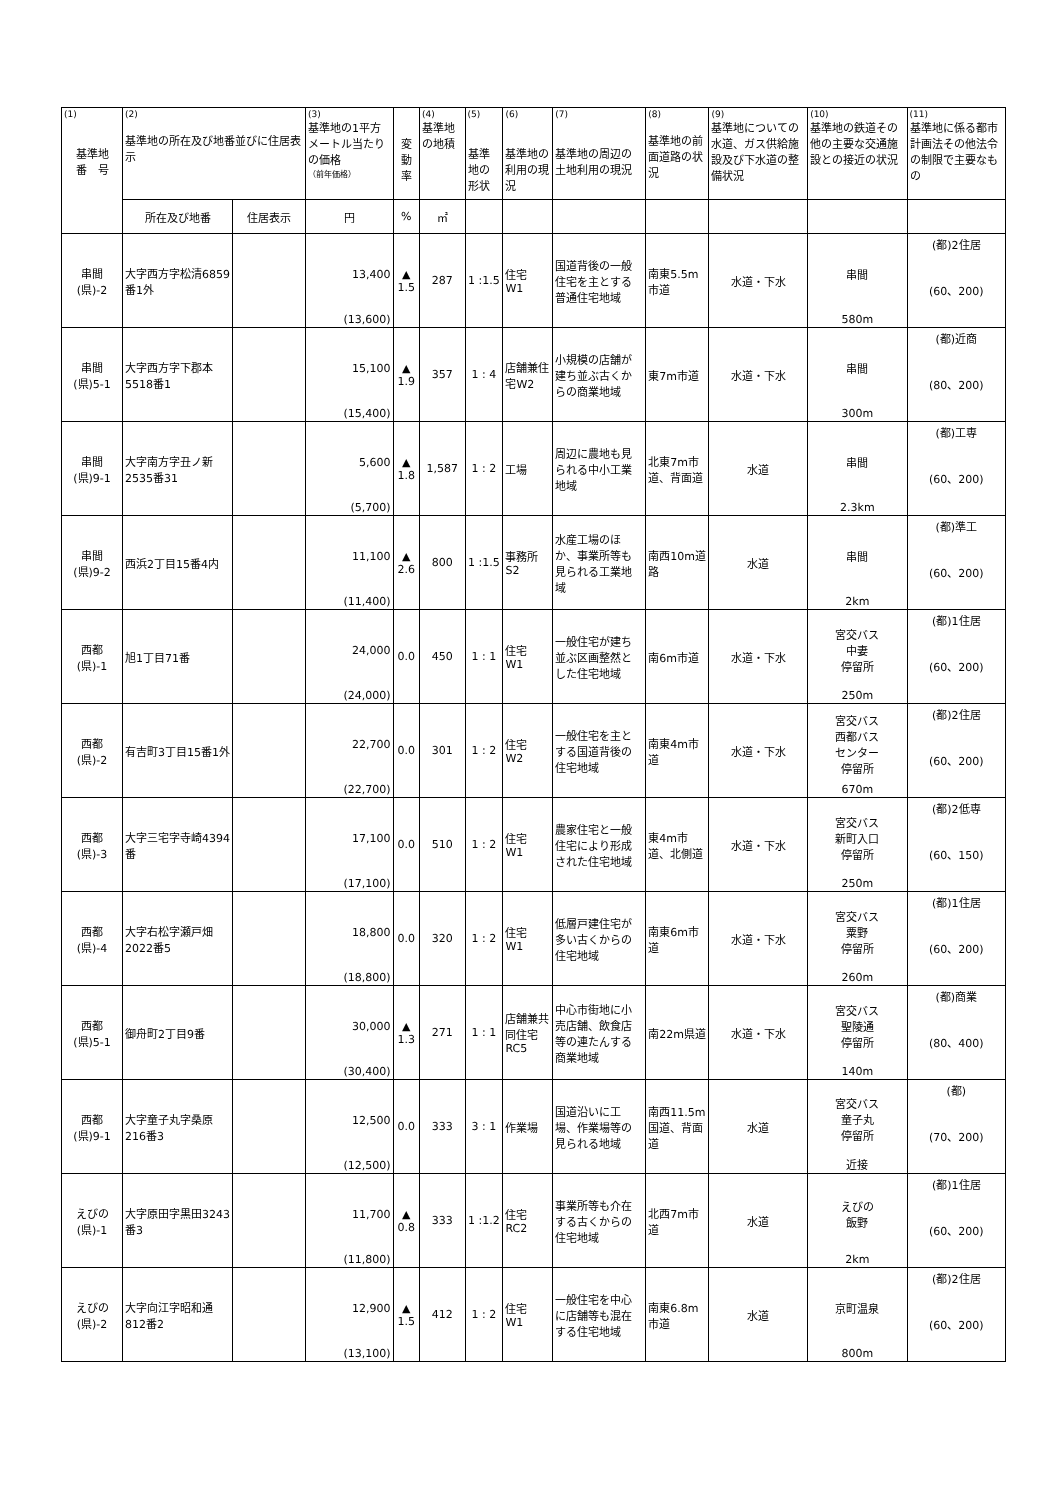| (1) 基準地 番 号 | (2) 基準地の所在及び地番並びに住居表示 | | (3) 基準地の1平方メートル当たりの価格 （前年価格） | 変動率 | (4) 基準地の地積 | (5) 基準地の形状 | (6) 基準地の利用の現況 | (7) 基準地の周辺の土地利用の現況 | (8) 基準地の前面道路の状況 | (9) 基準地についての水道、ガス供給施設及び下水道の整備状況 | (10) 基準地の鉄道その他の主要な交通施設との接近の状況 | (11) 基準地に係る都市計画法その他法令の制限で主要なもの |
| | 所在及び地番 | 住居表示 | 円 | % | ㎡ | | | | | | | |
| 串間 (県)-2 | 大字西方字松清6859番1外 | | 13,400 (13,600) | ▲ 1.5 | 287 | 1 :1.5 | 住宅 W1 | 国道背後の一般住宅を主とする普通住宅地域 | 南東5.5m市道 | 水道・下水 | 串間 580m | (都)2住居 (60、200) |
| 串間 (県)5-1 | 大字西方字下郡本5518番1 | | 15,100 (15,400) | ▲ 1.9 | 357 | 1 : 4 | 店舗兼住宅W2 | 小規模の店舗が建ち並ぶ古くからの商業地域 | 東7m市道 | 水道・下水 | 串間 300m | (都)近商 (80、200) |
| 串間 (県)9-1 | 大字南方字丑ノ新2535番31 | | 5,600 (5,700) | ▲ 1.8 | 1,587 | 1 : 2 | 工場 | 周辺に農地も見られる中小工業地域 | 北東7m市道、背面道 | 水道 | 串間 2.3km | (都)工専 (60、200) |
| 串間 (県)9-2 | 西浜2丁目15番4内 | | 11,100 (11,400) | ▲ 2.6 | 800 | 1 :1.5 | 事務所 S2 | 水産工場のほか、事業所等も見られる工業地域 | 南西10m道路 | 水道 | 串間 2km | (都)準工 (60、200) |
| 西都 (県)-1 | 旭1丁目71番 | | 24,000 (24,000) | 0.0 | 450 | 1 : 1 | 住宅 W1 | 一般住宅が建ち並ぶ区画整然とした住宅地域 | 南6m市道 | 水道・下水 | 宮交バス 中妻 停留所 250m | (都)1住居 (60、200) |
| 西都 (県)-2 | 有吉町3丁目15番1外 | | 22,700 (22,700) | 0.0 | 301 | 1 : 2 | 住宅 W2 | 一般住宅を主とする国道背後の住宅地域 | 南東4m市道 | 水道・下水 | 宮交バス 西都バス センター 停留所 670m | (都)2住居 (60、200) |
| 西都 (県)-3 | 大字三宅字寺崎4394番 | | 17,100 (17,100) | 0.0 | 510 | 1 : 2 | 住宅 W1 | 農家住宅と一般住宅により形成された住宅地域 | 東4m市道、北側道 | 水道・下水 | 宮交バス 新町入口 停留所 250m | (都)2低専 (60、150) |
| 西都 (県)-4 | 大字右松字瀬戸畑2022番5 | | 18,800 (18,800) | 0.0 | 320 | 1 : 2 | 住宅 W1 | 低層戸建住宅が多い古くからの住宅地域 | 南東6m市道 | 水道・下水 | 宮交バス 粟野 停留所 260m | (都)1住居 (60、200) |
| 西都 (県)5-1 | 御舟町2丁目9番 | | 30,000 (30,400) | ▲ 1.3 | 271 | 1 : 1 | 店舗兼共同住宅 RC5 | 中心市街地に小売店舗、飲食店等の連たんする商業地域 | 南22m県道 | 水道・下水 | 宮交バス 聖陵通 停留所 140m | (都)商業 (80、400) |
| 西都 (県)9-1 | 大字童子丸字桑原216番3 | | 12,500 (12,500) | 0.0 | 333 | 3 : 1 | 作業場 | 国道沿いに工場、作業場等の見られる地域 | 南西11.5m国道、背面道 | 水道 | 宮交バス 童子丸 停留所 近接 | (都) (70、200) |
| えびの (県)-1 | 大字原田字黒田3243番3 | | 11,700 (11,800) | ▲ 0.8 | 333 | 1 :1.2 | 住宅 RC2 | 事業所等も介在する古くからの住宅地域 | 北西7m市道 | 水道 | えびの 飯野 2km | (都)1住居 (60、200) |
| えびの (県)-2 | 大字向江字昭和通812番2 | | 12,900 (13,100) | ▲ 1.5 | 412 | 1 : 2 | 住宅 W1 | 一般住宅を中心に店舗等も混在する住宅地域 | 南東6.8m市道 | 水道 | 京町温泉 800m | (都)2住居 (60、200) |